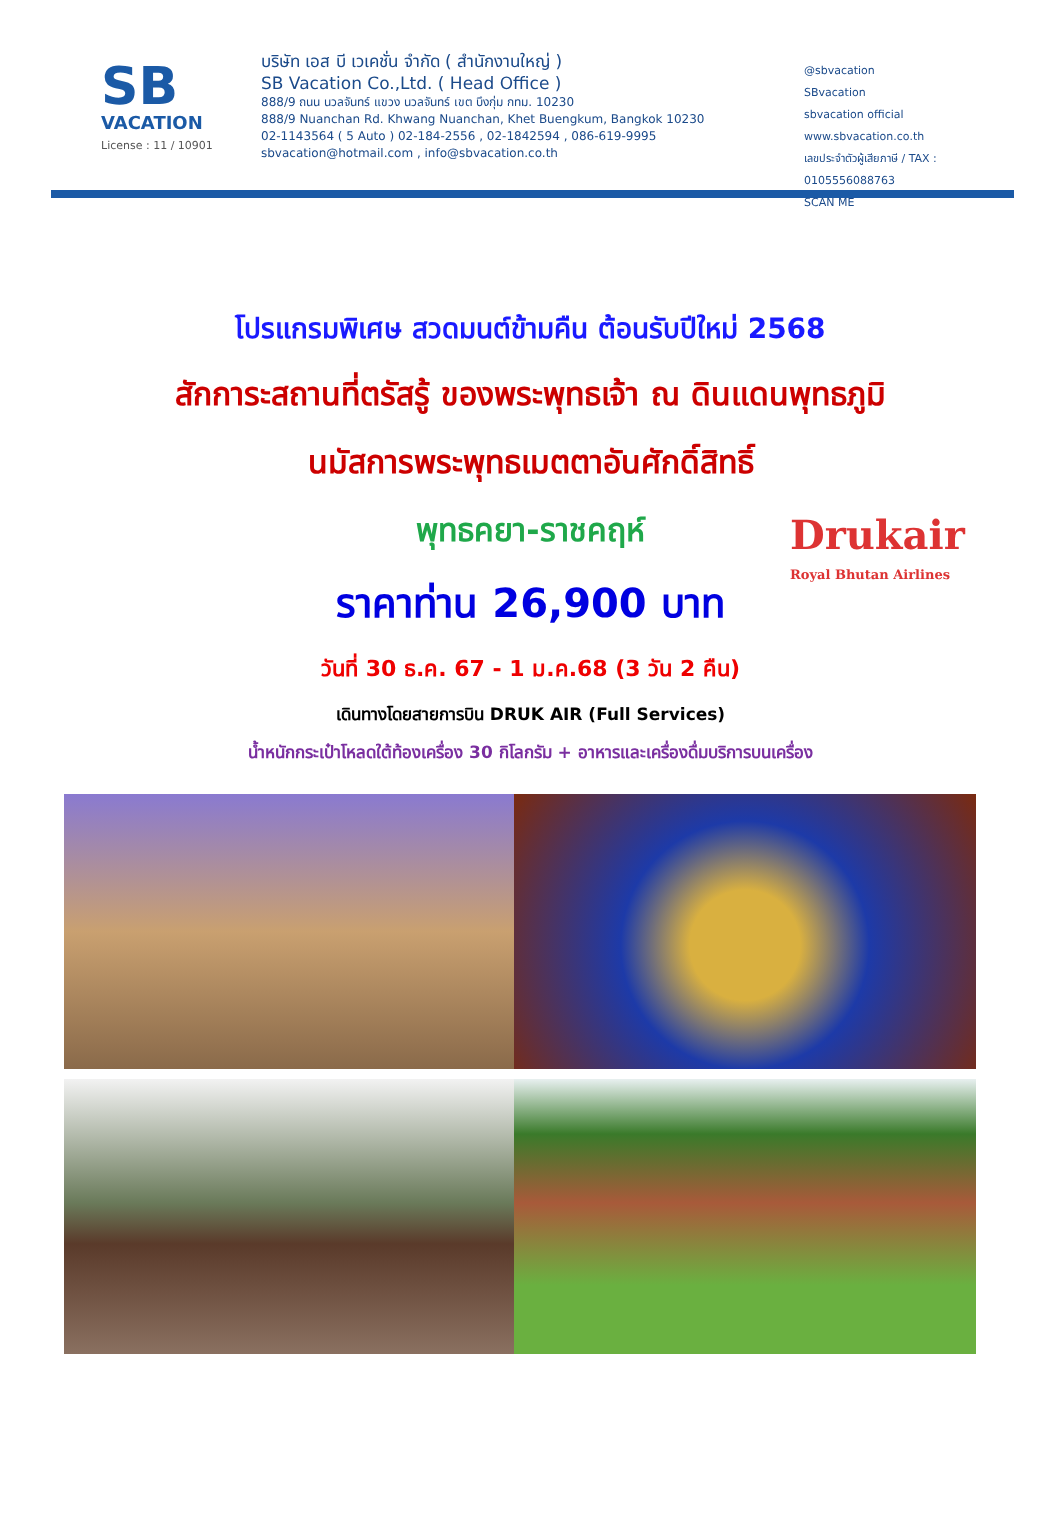SB
VACATION
License : 11 / 10901
บริษัท เอส บี เวเคชั่น จำกัด ( สำนักงานใหญ่ )
SB Vacation Co.,Ltd. ( Head Office )
888/9 ถนน นวลจันทร์ แขวง นวลจันทร์ เขต บึงกุ่ม กทม. 10230
888/9 Nuanchan Rd. Khwang Nuanchan, Khet Buengkum, Bangkok 10230
02-1143564 ( 5 Auto ) 02-184-2556 , 02-1842594 , 086-619-9995
sbvacation@hotmail.com , info@sbvacation.co.th
@sbvacation
SBvacation
sbvacation official
www.sbvacation.co.th
เลขประจำตัวผู้เสียภาษี / TAX : 0105556088763
SCAN ME
โปรแกรมพิเศษ สวดมนต์ข้ามคืน ต้อนรับปีใหม่ 2568
สักการะสถานที่ตรัสรู้ ของพระพุทธเจ้า ณ ดินแดนพุทธภูมิ
นมัสการพระพุทธเมตตาอันศักดิ์สิทธิ์
พุทธคยา-ราชคฤห์
ราคาท่าน 26,900 บาท
วันที่ 30 ธ.ค. 67 - 1 ม.ค.68 (3 วัน 2 คืน)
เดินทางโดยสายการบิน DRUK AIR (Full Services)
น้ำหนักกระเป๋าโหลดใต้ท้องเครื่อง 30 กิโลกรัม + อาหารและเครื่องดื่มบริการบนเครื่อง
Drukair
Royal Bhutan Airlines